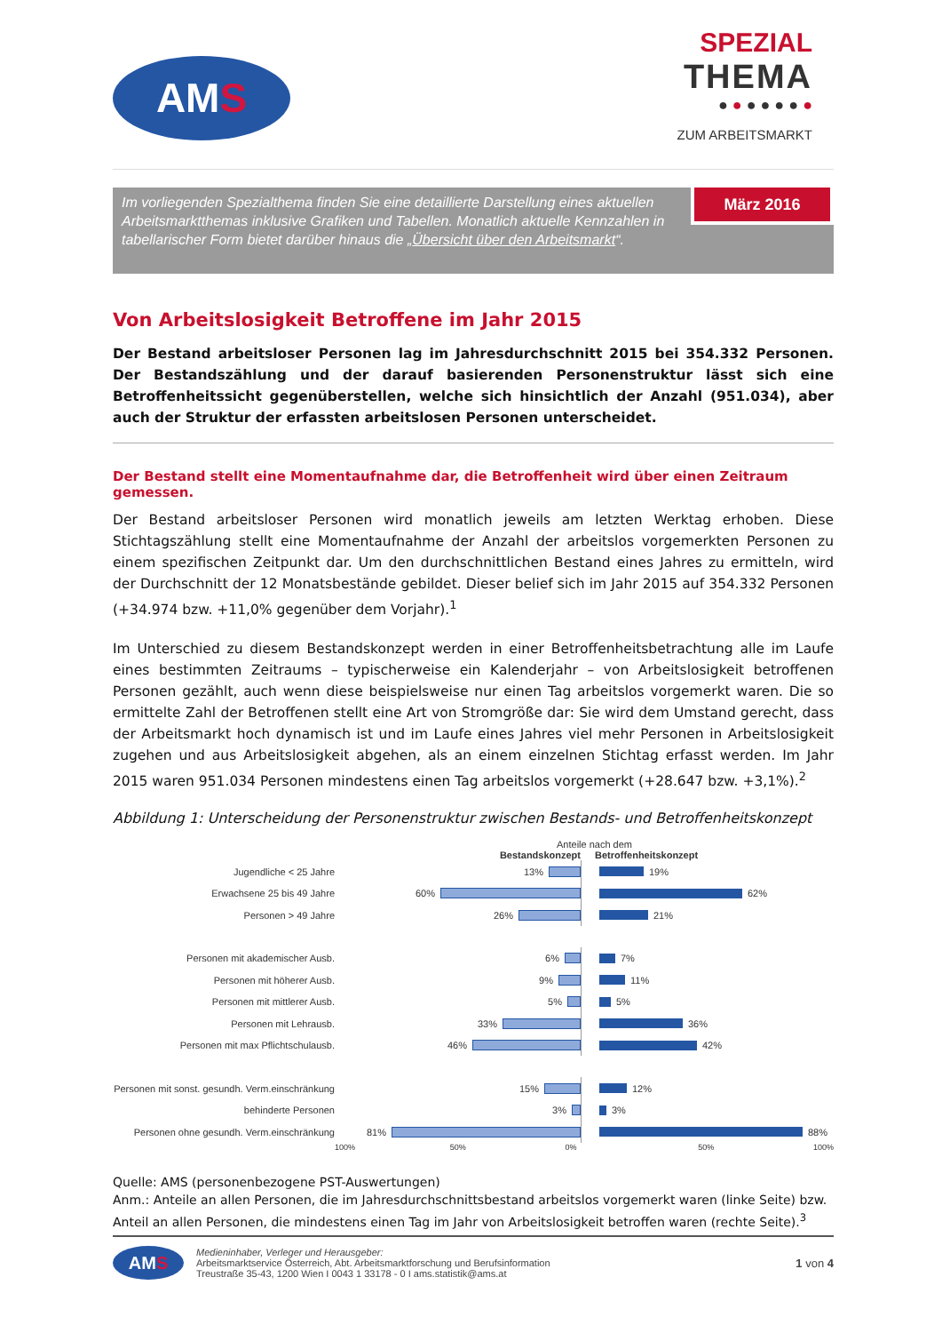AM S
SPEZIAL
THEMA
● ● ● ● ● ● ●
ZUM ARBEITSMARKT
Im vorliegenden Spezialthema finden Sie eine detaillierte Darstellung eines aktuellen Arbeitsmarktthemas inklusive Grafiken und Tabellen. Monatlich aktuelle Kennzahlen in tabellarischer Form bietet darüber hinaus die „Übersicht über den Arbeitsmarkt“.
März 2016
Von Arbeitslosigkeit Betroffene im Jahr 2015
Der Bestand arbeitsloser Personen lag im Jahresdurchschnitt 2015 bei 354.332 Personen. Der Bestandszählung und der darauf basierenden Personenstruktur lässt sich eine Betroffenheitssicht gegenüberstellen, welche sich hinsichtlich der Anzahl (951.034), aber auch der Struktur der erfassten arbeitslosen Personen unterscheidet.
Der Bestand stellt eine Momentaufnahme dar, die Betroffenheit wird über einen Zeitraum gemessen.
Der Bestand arbeitsloser Personen wird monatlich jeweils am letzten Werktag erhoben. Diese Stichtagszählung stellt eine Momentaufnahme der Anzahl der arbeitslos vorgemerkten Personen zu einem spezifischen Zeitpunkt dar. Um den durchschnittlichen Bestand eines Jahres zu ermitteln, wird der Durchschnitt der 12 Monatsbestände gebildet. Dieser belief sich im Jahr 2015 auf 354.332 Personen (+34.974 bzw. +11,0% gegenüber dem Vorjahr).<sup>1</sup>
Im Unterschied zu diesem Bestandskonzept werden in einer Betroffenheitsbetrachtung alle im Laufe eines bestimmten Zeitraums – typischerweise ein Kalenderjahr – von Arbeitslosigkeit betroffenen Personen gezählt, auch wenn diese beispielsweise nur einen Tag arbeitslos vorgemerkt waren. Die so ermittelte Zahl der Betroffenen stellt eine Art von Stromgröße dar: Sie wird dem Umstand gerecht, dass der Arbeitsmarkt hoch dynamisch ist und im Laufe eines Jahres viel mehr Personen in Arbeitslosigkeit zugehen und aus Arbeitslosigkeit abgehen, als an einem einzelnen Stichtag erfasst werden. Im Jahr 2015 waren 951.034 Personen mindestens einen Tag arbeitslos vorgemerkt (+28.647 bzw. +3,1%).<sup>2</sup>
Abbildung 1: Unterscheidung der Personenstruktur zwischen Bestands- und Betroffenheitskonzept
Anteile nach dem
Bestandskonzept Betroffenheitskonzept
Jugendliche < 25 Jahre
13%
19%
Erwachsene 25 bis 49 Jahre
60%
62%
Personen > 49 Jahre
26%
21%
Personen mit akademischer Ausb.
6%
7%
Personen mit höherer Ausb.
9%
11%
Personen mit mittlerer Ausb.
5%
5%
Personen mit Lehrausb.
33%
36%
Personen mit max Pflichtschulausb.
46%
42%
Personen mit sonst. gesundh. Verm.einschränkung
15%
12%
behinderte Personen
3%
3%
Personen ohne gesundh. Verm.einschränkung
81%
88%
100% 50% 0% 50% 100%
Quelle: AMS (personenbezogene PST-Auswertungen)
Anm.: Anteile an allen Personen, die im Jahresdurchschnittsbestand arbeitslos vorgemerkt waren (linke Seite) bzw. Anteil an allen Personen, die mindestens einen Tag im Jahr von Arbeitslosigkeit betroffen waren (rechte Seite).<sup>3</sup>
AM S
Medieninhaber, Verleger und Herausgeber:
Arbeitsmarktservice Österreich, Abt. Arbeitsmarktforschung und Berufsinformation
Treustraße 35-43, 1200 Wien I 0043 1 33178 - 0 I ams.statistik@ams.at
1 von 4